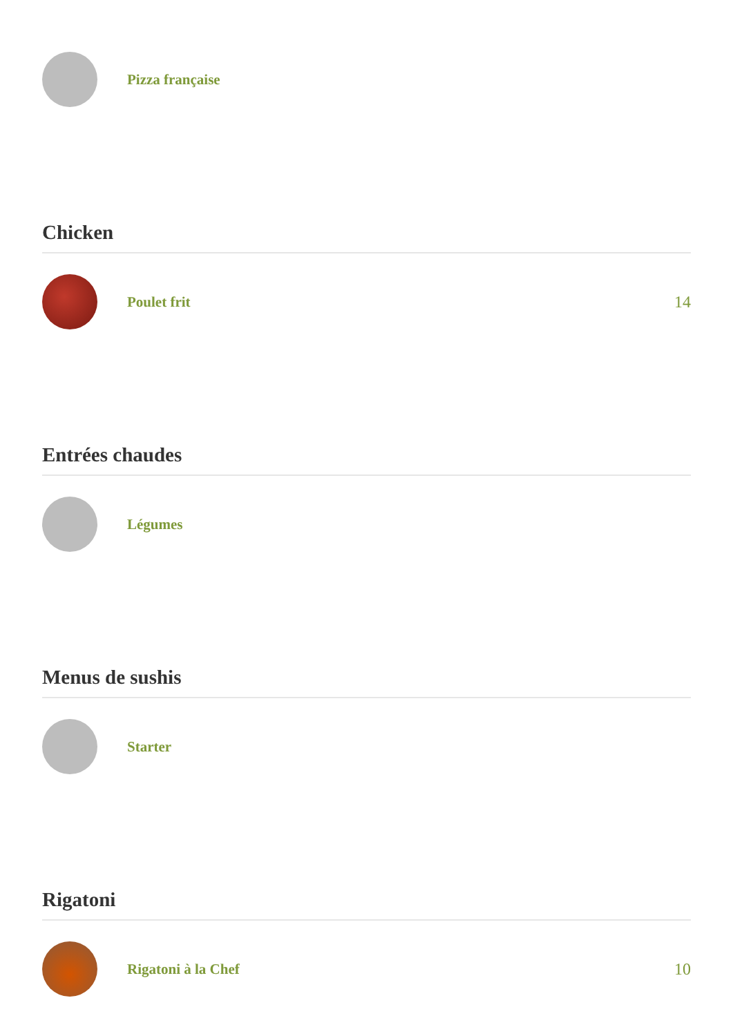Pizza française
Chicken
Poulet frit 14
Entrées chaudes
Légumes
Menus de sushis
Starter
Rigatoni
Rigatoni à la Chef 10